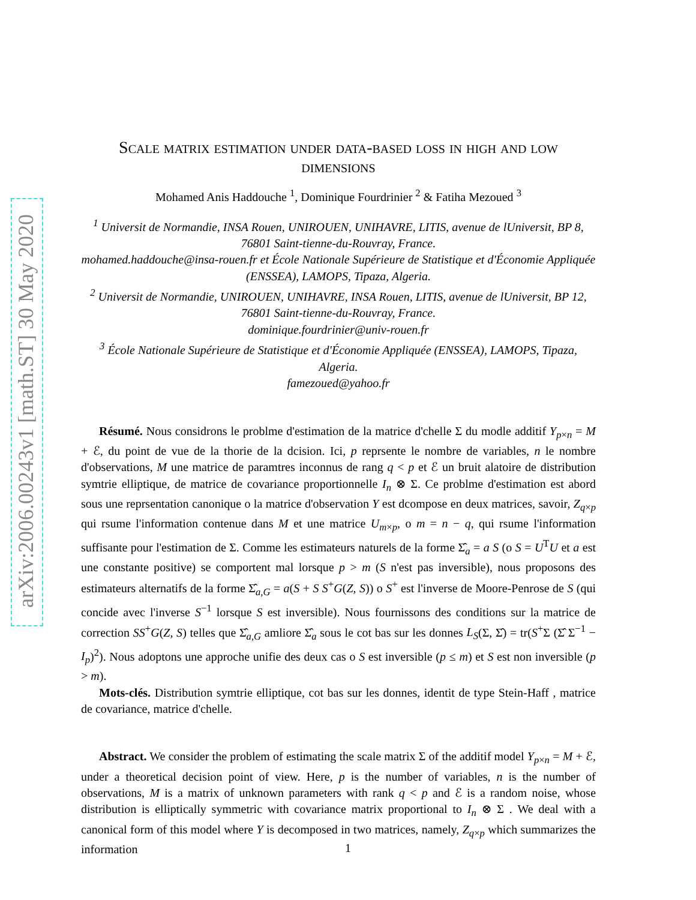arXiv:2006.00243v1 [math.ST] 30 May 2020
Scale matrix estimation under data-based loss in high and low dimensions
Mohamed Anis Haddouche <sup>1</sup>, Dominique Fourdrinier <sup>2</sup> & Fatiha Mezoued <sup>3</sup>
<sup>1</sup> Universit de Normandie, INSA Rouen, UNIROUEN, UNIHAVRE, LITIS, avenue de lUniversit, BP 8, 76801 Saint-tienne-du-Rouvray, France.
mohamed.haddouche@insa-rouen.fr et École Nationale Supérieure de Statistique et d'Économie Appliquée (ENSSEA), LAMOPS, Tipaza, Algeria.
<sup>2</sup> Universit de Normandie, UNIROUEN, UNIHAVRE, INSA Rouen, LITIS, avenue de lUniversit, BP 12, 76801 Saint-tienne-du-Rouvray, France.
dominique.fourdrinier@univ-rouen.fr
<sup>3</sup> École Nationale Supérieure de Statistique et d'Économie Appliquée (ENSSEA), LAMOPS, Tipaza, Algeria.
famezoued@yahoo.fr
Résumé. Nous considrons le problme d'estimation de la matrice d'chelle Σ du modle additif Y<sub>p×n</sub> = M + ℰ, du point de vue de la thorie de la dcision. Ici, p reprsente le nombre de variables, n le nombre d'observations, M une matrice de paramtres inconnus de rang q < p et ℰ un bruit alatoire de distribution symtrie elliptique, de matrice de covariance proportionnelle I<sub>n</sub> ⊗ Σ. Ce problme d'estimation est abord sous une reprsentation canonique o la matrice d'observation Y est dcompose en deux matrices, savoir, Z<sub>q×p</sub> qui rsume l'information contenue dans M et une matrice U<sub>m×p</sub>, o m = n − q, qui rsume l'information suffisante pour l'estimation de Σ. Comme les estimateurs naturels de la forme Σ̂<sub>a</sub> = a S (o S = U<sup>T</sup>U et a est une constante positive) se comportent mal lorsque p > m (S n'est pas inversible), nous proposons des estimateurs alternatifs de la forme Σ̂<sub>a,G</sub> = a(S + S S<sup>+</sup>G(Z, S)) o S<sup>+</sup> est l'inverse de Moore-Penrose de S (qui concide avec l'inverse S<sup>−1</sup> lorsque S est inversible). Nous fournissons des conditions sur la matrice de correction SS<sup>+</sup>G(Z, S) telles que Σ̂<sub>a,G</sub> amliore Σ̂<sub>a</sub> sous le cot bas sur les donnes L<sub>S</sub>(Σ, Σ̂) = tr(S<sup>+</sup>Σ (Σ̂ Σ<sup>−1</sup> − I<sub>p</sub>)<sup>2</sup>). Nous adoptons une approche unifie des deux cas o S est inversible (p ≤ m) et S est non inversible (p > m).
Mots-clés. Distribution symtrie elliptique, cot bas sur les donnes, identit de type Stein-Haff , matrice de covariance, matrice d'chelle.
Abstract. We consider the problem of estimating the scale matrix Σ of the additif model Y<sub>p×n</sub> = M + ℰ, under a theoretical decision point of view. Here, p is the number of variables, n is the number of observations, M is a matrix of unknown parameters with rank q < p and ℰ is a random noise, whose distribution is elliptically symmetric with covariance matrix proportional to I<sub>n</sub> ⊗ Σ . We deal with a canonical form of this model where Y is decomposed in two matrices, namely, Z<sub>q×p</sub> which summarizes the information
1